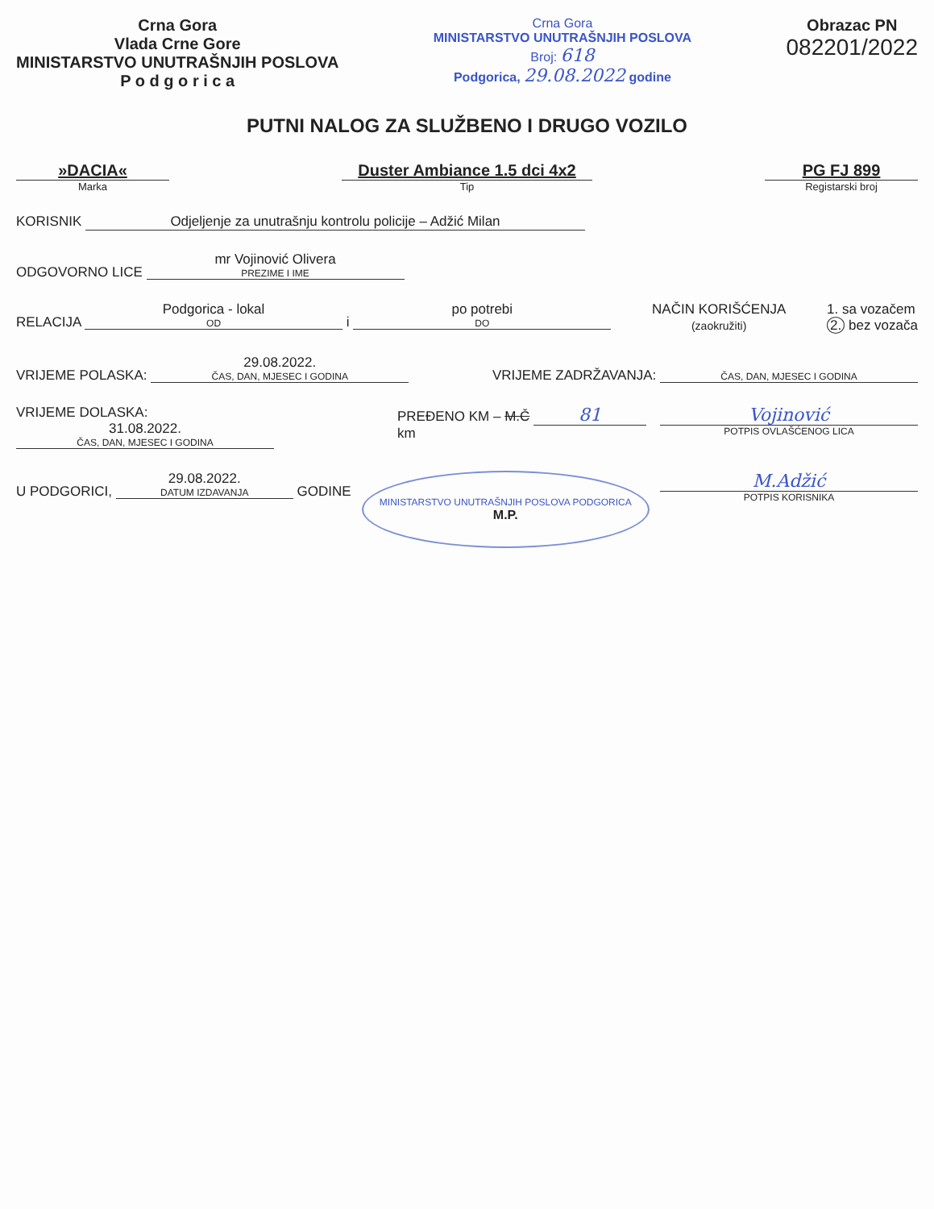Crna Gora
Vlada Crne Gore
MINISTARSTVO UNUTRAŠNJIH POSLOVA
P o d g o r i c a
Crna Gora
MINISTARSTVO UNUTRAŠNJIH POSLOVA
Broj: 618
Podgorica, 29.08.2022 godine
Obrazac PN
082201/2022
PUTNI NALOG ZA SLUŽBENO I DRUGO VOZILO
»DACIA«
Marka
Duster Ambiance 1.5 dci 4x2
Tip
PG FJ 899
Registarski broj
KORISNIK Odjeljenje za unutrašnju kontrolu policije – Adžić Milan
ODGOVORNO LICE mr Vojinović Olivera PREZIME I IME
RELACIJA Podgorica - lokal OD i po potrebi DO
NAČIN KORIŠĆENJA
(zaokružiti)
1. sa vozačem
2. bez vozača
VRIJEME POLASKA: 29.08.2022. ČAS, DAN, MJESEC I GODINA
VRIJEME ZADRŽAVANJA: ČAS, DAN, MJESEC I GODINA
VRIJEME DOLASKA: 31.08.2022. ČAS, DAN, MJESEC I GODINA
PREĐENO KM – M.Č 81 km
Vojinović
POTPIS OVLAŠĆENOG LICA
U PODGORICI, 29.08.2022. DATUM IZDAVANJA GODINE
MINISTARSTVO UNUTRAŠNJIH POSLOVA PODGORICA
M.P.
M.Adžić
POTPIS KORISNIKA